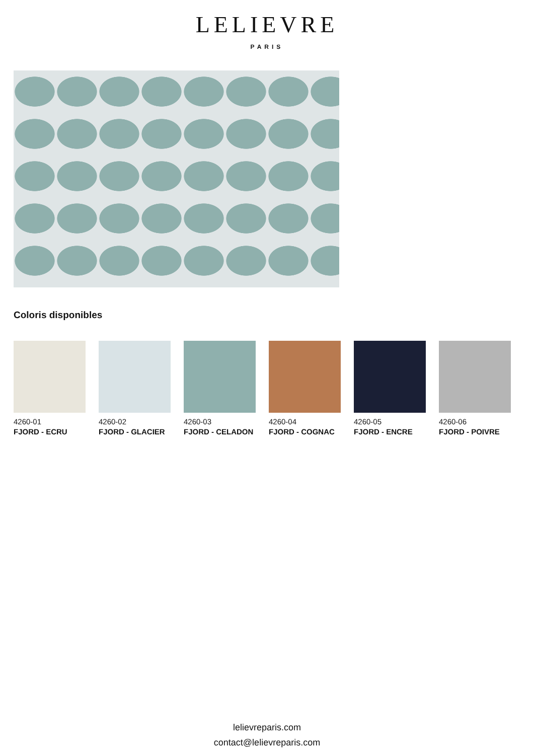LELIEVRE
PARIS
Coloris disponibles
4260-01
FJORD - ECRU
4260-02
FJORD - GLACIER
4260-03
FJORD - CELADON
4260-04
FJORD - COGNAC
4260-05
FJORD - ENCRE
4260-06
FJORD - POIVRE
lelievreparis.com
contact@lelievreparis.com